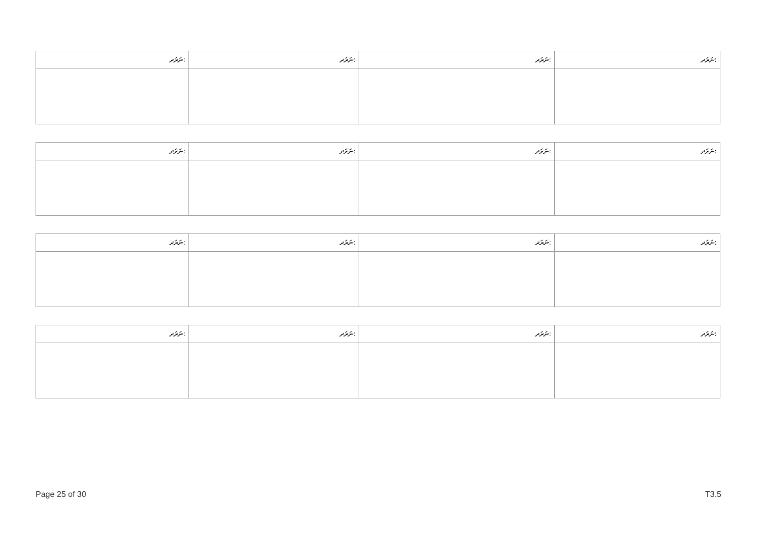| ނަރަދ: | ނަރަދ: | ނަރަދ: | ނަރަދ: |
| --- | --- | --- | --- |
| ނަރަދ: | ނަރަދ: | ނަރަދ: | ނަރަދ: |
| --- | --- | --- | --- |
| ނަރަދ: | ނަރަދ: | ނަރަދ: | ނަރަދ: |
| --- | --- | --- | --- |
| ނަރަދ: | ނަރަދ: | ނަރަދ: | ނަރަދ: |
| --- | --- | --- | --- |
Page 25 of 30 T3.5